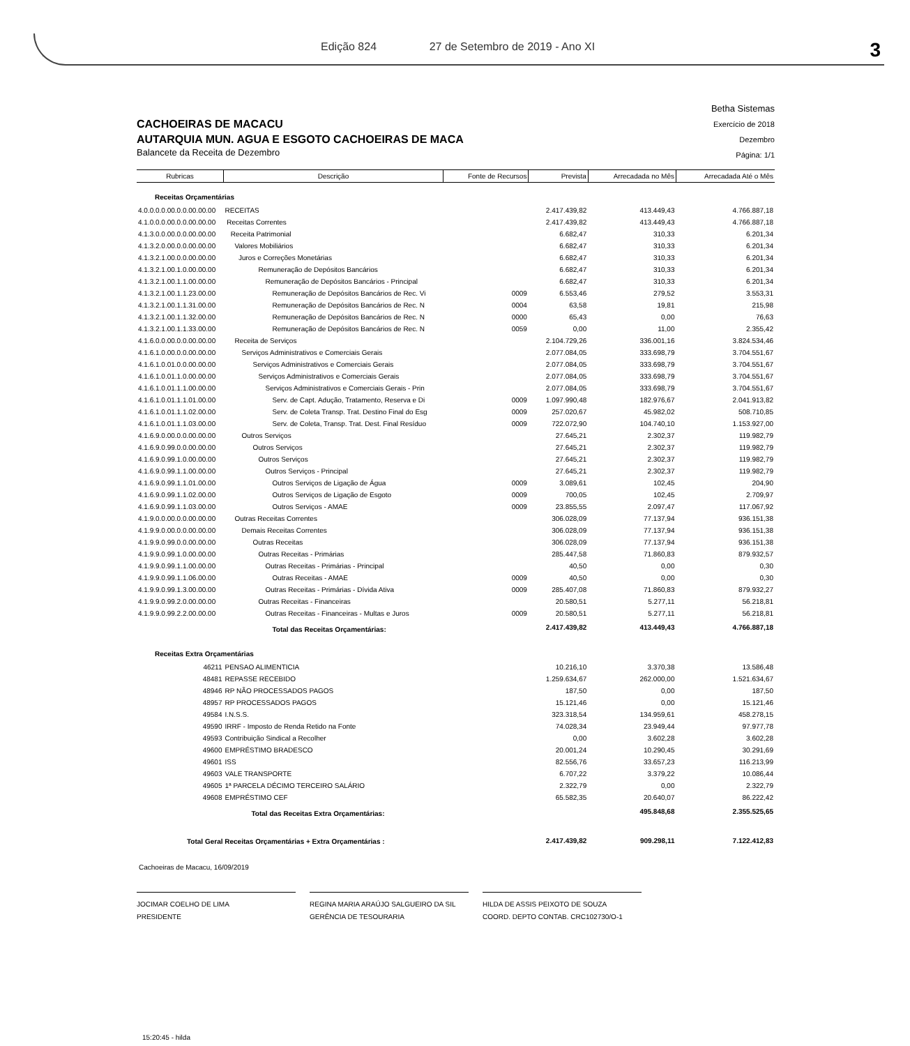Edição 824 27 de Setembro de 2019 - Ano XI
3
CACHOEIRAS DE MACACU
AUTARQUIA MUN. AGUA E ESGOTO CACHOEIRAS DE MACA
Balancete da Receita de Dezembro
Betha Sistemas
Exercício de 2018
Dezembro
Página: 1/1
| Rubricas | Descrição | Fonte de Recursos | Prevista | Arrecadada no Mês | Arrecadada Até o Mês |
| --- | --- | --- | --- | --- | --- |
| Receitas Orçamentárias | | | | | |
| 4.0.0.0.0.00.0.0.00.00.00 | RECEITAS | | 2.417.439,82 | 413.449,43 | 4.766.887,18 |
| 4.1.0.0.0.00.0.0.00.00.00 | Receitas Correntes | | 2.417.439,82 | 413.449,43 | 4.766.887,18 |
| 4.1.3.0.0.00.0.0.00.00.00 | Receita Patrimonial | | 6.682,47 | 310,33 | 6.201,34 |
| 4.1.3.2.0.00.0.0.00.00.00 | Valores Mobiliários | | 6.682,47 | 310,33 | 6.201,34 |
| 4.1.3.2.1.00.0.0.00.00.00 | Juros e Correções Monetárias | | 6.682,47 | 310,33 | 6.201,34 |
| 4.1.3.2.1.00.1.0.00.00.00 | Remuneração de Depósitos Bancários | | 6.682,47 | 310,33 | 6.201,34 |
| 4.1.3.2.1.00.1.1.00.00.00 | Remuneração de Depósitos Bancários - Principal | | 6.682,47 | 310,33 | 6.201,34 |
| 4.1.3.2.1.00.1.1.23.00.00 | Remuneração de Depósitos Bancários de Rec. Vi | 0009 | 6.553,46 | 279,52 | 3.553,31 |
| 4.1.3.2.1.00.1.1.31.00.00 | Remuneração de Depósitos Bancários de Rec. N | 0004 | 63,58 | 19,81 | 215,98 |
| 4.1.3.2.1.00.1.1.32.00.00 | Remuneração de Depósitos Bancários de Rec. N | 0000 | 65,43 | 0,00 | 76,63 |
| 4.1.3.2.1.00.1.1.33.00.00 | Remuneração de Depósitos Bancários de Rec. N | 0059 | 0,00 | 11,00 | 2.355,42 |
| 4.1.6.0.0.00.0.0.00.00.00 | Receita de Serviços | | 2.104.729,26 | 336.001,16 | 3.824.534,46 |
| 4.1.6.1.0.00.0.0.00.00.00 | Serviços Administrativos e Comerciais Gerais | | 2.077.084,05 | 333.698,79 | 3.704.551,67 |
| 4.1.6.1.0.01.0.0.00.00.00 | Serviços Administrativos e Comerciais Gerais | | 2.077.084,05 | 333.698,79 | 3.704.551,67 |
| 4.1.6.1.0.01.1.0.00.00.00 | Serviços Administrativos e Comerciais Gerais | | 2.077.084,05 | 333.698,79 | 3.704.551,67 |
| 4.1.6.1.0.01.1.1.00.00.00 | Serviços Administrativos e Comerciais Gerais - Prin | | 2.077.084,05 | 333.698,79 | 3.704.551,67 |
| 4.1.6.1.0.01.1.1.01.00.00 | Serv. de Capt. Adução, Tratamento, Reserva e Di | 0009 | 1.097.990,48 | 182.976,67 | 2.041.913,82 |
| 4.1.6.1.0.01.1.1.02.00.00 | Serv. de Coleta Transp. Trat. Destino Final do Esg | 0009 | 257.020,67 | 45.982,02 | 508.710,85 |
| 4.1.6.1.0.01.1.1.03.00.00 | Serv. de Coleta, Transp. Trat. Dest. Final Resíduo | 0009 | 722.072,90 | 104.740,10 | 1.153.927,00 |
| 4.1.6.9.0.00.0.0.00.00.00 | Outros Serviços | | 27.645,21 | 2.302,37 | 119.982,79 |
| 4.1.6.9.0.99.0.0.00.00.00 | Outros Serviços | | 27.645,21 | 2.302,37 | 119.982,79 |
| 4.1.6.9.0.99.1.0.00.00.00 | Outros Serviços | | 27.645,21 | 2.302,37 | 119.982,79 |
| 4.1.6.9.0.99.1.1.00.00.00 | Outros Serviços - Principal | | 27.645,21 | 2.302,37 | 119.982,79 |
| 4.1.6.9.0.99.1.1.01.00.00 | Outros Serviços de Ligação de Água | 0009 | 3.089,61 | 102,45 | 204,90 |
| 4.1.6.9.0.99.1.1.02.00.00 | Outros Serviços de Ligação de Esgoto | 0009 | 700,05 | 102,45 | 2.709,97 |
| 4.1.6.9.0.99.1.1.03.00.00 | Outros Serviços - AMAE | 0009 | 23.855,55 | 2.097,47 | 117.067,92 |
| 4.1.9.0.0.00.0.0.00.00.00 | Outras Receitas Correntes | | 306.028,09 | 77.137,94 | 936.151,38 |
| 4.1.9.9.0.00.0.0.00.00.00 | Demais Receitas Correntes | | 306.028,09 | 77.137,94 | 936.151,38 |
| 4.1.9.9.0.99.0.0.00.00.00 | Outras Receitas | | 306.028,09 | 77.137,94 | 936.151,38 |
| 4.1.9.9.0.99.1.0.00.00.00 | Outras Receitas - Primárias | | 285.447,58 | 71.860,83 | 879.932,57 |
| 4.1.9.9.0.99.1.1.00.00.00 | Outras Receitas - Primárias - Principal | | 40,50 | 0,00 | 0,30 |
| 4.1.9.9.0.99.1.1.06.00.00 | Outras Receitas - AMAE | 0009 | 40,50 | 0,00 | 0,30 |
| 4.1.9.9.0.99.1.3.00.00.00 | Outras Receitas - Primárias - Dívida Ativa | 0009 | 285.407,08 | 71.860,83 | 879.932,27 |
| 4.1.9.9.0.99.2.0.00.00.00 | Outras Receitas - Financeiras | | 20.580,51 | 5.277,11 | 56.218,81 |
| 4.1.9.9.0.99.2.2.00.00.00 | Outras Receitas - Financeiras - Multas e Juros | 0009 | 20.580,51 | 5.277,11 | 56.218,81 |
| | Total das Receitas Orçamentárias: | | 2.417.439,82 | 413.449,43 | 4.766.887,18 |
| Receitas Extra Orçamentárias | | | | | |
| 46211 | PENSAO ALIMENTICIA | | 10.216,10 | 3.370,38 | 13.586,48 |
| 48481 | REPASSE RECEBIDO | | 1.259.634,67 | 262.000,00 | 1.521.634,67 |
| 48946 | RP NÃO PROCESSADOS PAGOS | | 187,50 | 0,00 | 187,50 |
| 48957 | RP PROCESSADOS PAGOS | | 15.121,46 | 0,00 | 15.121,46 |
| 49584 | I.N.S.S. | | 323.318,54 | 134.959,61 | 458.278,15 |
| 49590 | IRRF - Imposto de Renda Retido na Fonte | | 74.028,34 | 23.949,44 | 97.977,78 |
| 49593 | Contribuição Sindical a Recolher | | 0,00 | 3.602,28 | 3.602,28 |
| 49600 | EMPRÉSTIMO BRADESCO | | 20.001,24 | 10.290,45 | 30.291,69 |
| 49601 | ISS | | 82.556,76 | 33.657,23 | 116.213,99 |
| 49603 | VALE TRANSPORTE | | 6.707,22 | 3.379,22 | 10.086,44 |
| 49605 | 1ª PARCELA DÉCIMO TERCEIRO SALÁRIO | | 2.322,79 | 0,00 | 2.322,79 |
| 49608 | EMPRÉSTIMO CEF | | 65.582,35 | 20.640,07 | 86.222,42 |
| | Total das Receitas Extra Orçamentárias: | | | 495.848,68 | 2.355.525,65 |
| Total Geral Receitas Orçamentárias + Extra Orçamentárias : | | | 2.417.439,82 | 909.298,11 | 7.122.412,83 |
Cachoeiras de Macacu, 16/09/2019
JOCIMAR COELHO DE LIMA
PRESIDENTE
REGINA MARIA ARAÚJO SALGUEIRO DA SIL
GERÊNCIA DE TESOURARIA
HILDA DE ASSIS PEIXOTO DE SOUZA
COORD. DEPTO CONTAB. CRC102730/O-1
15:20:45 - hilda